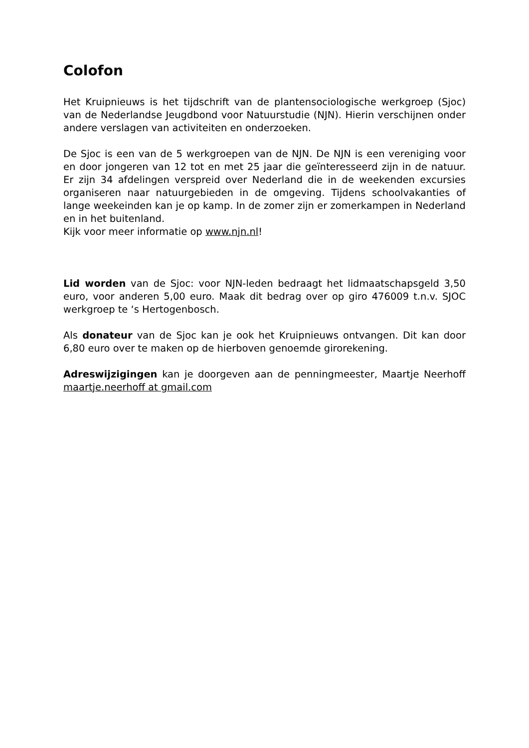Colofon
Het Kruipnieuws is het tijdschrift van de plantensociologische werkgroep (Sjoc) van de Nederlandse Jeugdbond voor Natuurstudie (NJN). Hierin verschijnen onder andere verslagen van activiteiten en onderzoeken.
De Sjoc is een van de 5 werkgroepen van de NJN. De NJN is een vereniging voor en door jongeren van 12 tot en met 25 jaar die geïnteresseerd zijn in de natuur. Er zijn 34 afdelingen verspreid over Nederland die in de weekenden excursies organiseren naar natuurgebieden in de omgeving. Tijdens schoolvakanties of lange weekeinden kan je op kamp. In de zomer zijn er zomerkampen in Nederland en in het buitenland.
Kijk voor meer informatie op www.njn.nl!
Lid worden van de Sjoc: voor NJN-leden bedraagt het lidmaatschapsgeld 3,50 euro, voor anderen 5,00 euro. Maak dit bedrag over op giro 476009 t.n.v. SJOC werkgroep te ‘s Hertogenbosch.
Als donateur van de Sjoc kan je ook het Kruipnieuws ontvangen. Dit kan door 6,80 euro over te maken op de hierboven genoemde girorekening.
Adreswijzigingen kan je doorgeven aan de penningmeester, Maartje Neerhoff maartje.neerhoff at gmail.com